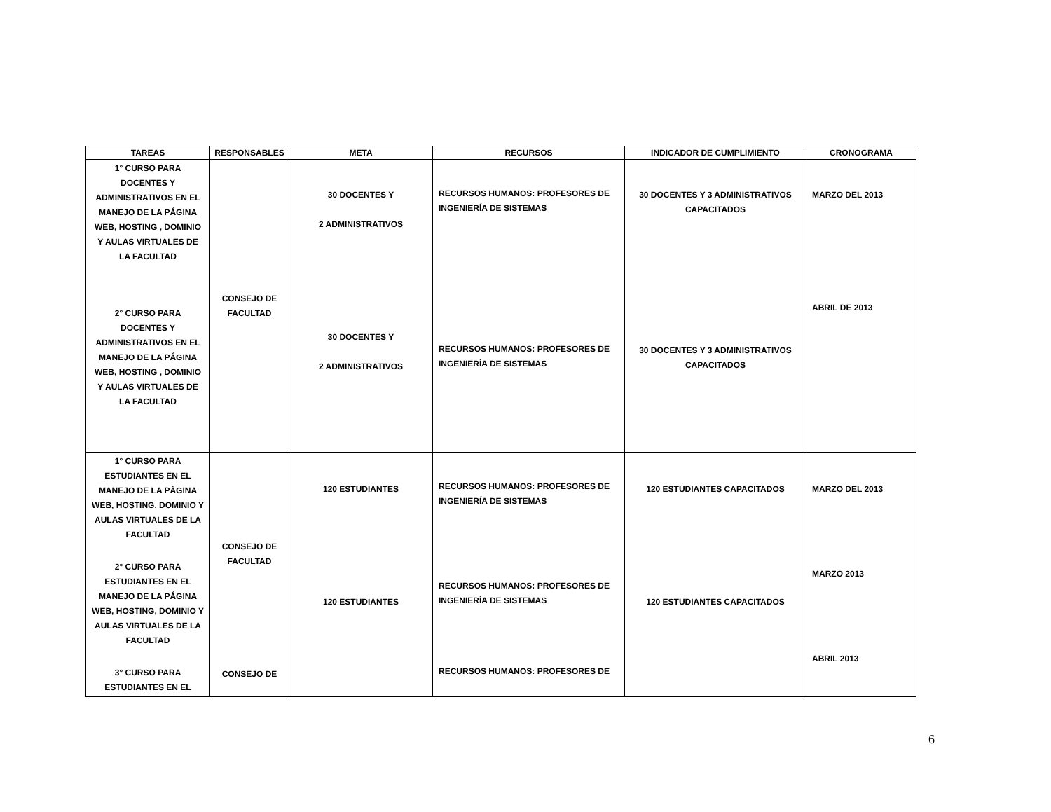| TAREAS | RESPONSABLES | META | RECURSOS | INDICADOR DE CUMPLIMIENTO | CRONOGRAMA |
| --- | --- | --- | --- | --- | --- |
| 1° CURSO PARA DOCENTES Y ADMINISTRATIVOS EN EL MANEJO DE LA PÁGINA WEB, HOSTING , DOMINIO Y AULAS VIRTUALES DE LA FACULTAD 2° CURSO PARA DOCENTES Y ADMINISTRATIVOS EN EL MANEJO DE LA PÁGINA WEB, HOSTING , DOMINIO Y AULAS VIRTUALES DE LA FACULTAD | CONSEJO DE FACULTAD | 30 DOCENTES Y 2 ADMINISTRATIVOS 30 DOCENTES Y 2 ADMINISTRATIVOS | RECURSOS HUMANOS: PROFESORES DE INGENIERÍA DE SISTEMAS RECURSOS HUMANOS: PROFESORES DE INGENIERÍA DE SISTEMAS | 30 DOCENTES Y 3 ADMINISTRATIVOS CAPACITADOS 30 DOCENTES Y 3 ADMINISTRATIVOS CAPACITADOS | MARZO DEL 2013 ABRIL DE 2013 |
| 1° CURSO PARA ESTUDIANTES EN EL MANEJO DE LA PÁGINA WEB, HOSTING, DOMINIO Y AULAS VIRTUALES DE LA FACULTAD 2° CURSO PARA ESTUDIANTES EN EL MANEJO DE LA PÁGINA WEB, HOSTING, DOMINIO Y AULAS VIRTUALES DE LA FACULTAD 3° CURSO PARA ESTUDIANTES EN EL | CONSEJO DE FACULTAD CONSEJO DE | 120 ESTUDIANTES 120 ESTUDIANTES | RECURSOS HUMANOS: PROFESORES DE INGENIERÍA DE SISTEMAS RECURSOS HUMANOS: PROFESORES DE INGENIERÍA DE SISTEMAS RECURSOS HUMANOS: PROFESORES DE | 120 ESTUDIANTES CAPACITADOS 120 ESTUDIANTES CAPACITADOS | MARZO DEL 2013 MARZO 2013 ABRIL 2013 |
6